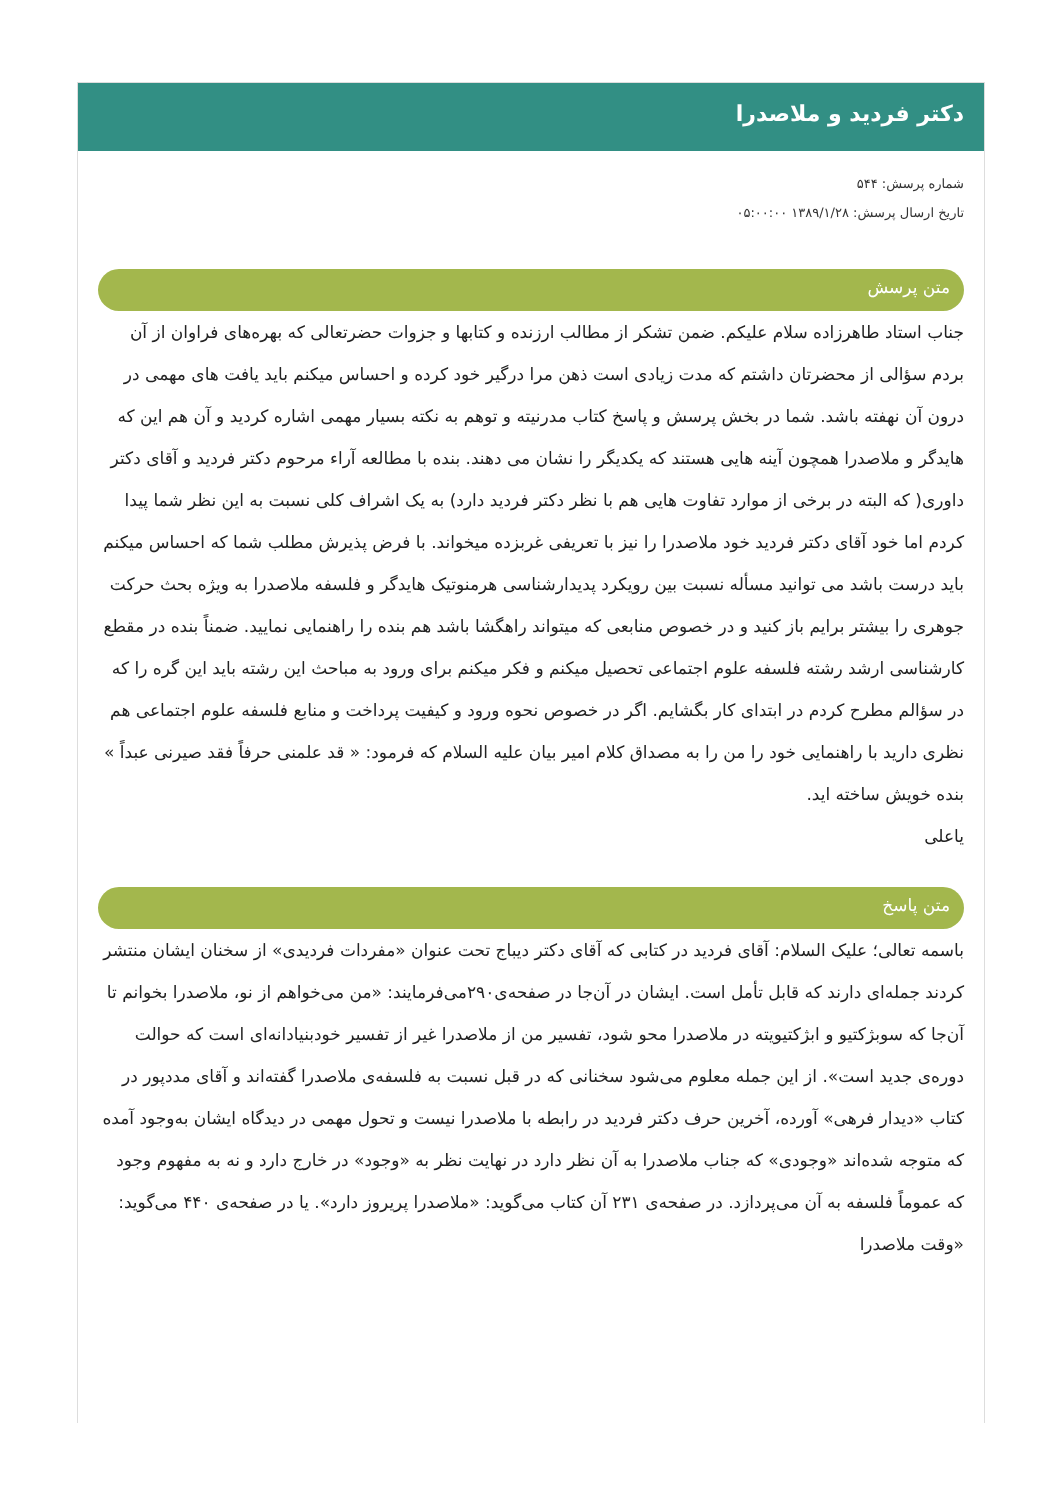دکتر فردید و ملاصدرا
شماره پرسش: ۵۴۴
تاریخ ارسال پرسش: ۱۳۸۹/۱/۲۸ ۰۵:۰۰:۰۰
متن پرسش
جناب استاد طاهرزاده سلام علیکم. ضمن تشکر از مطالب ارزنده و کتابها و جزوات حضرتعالی که بهره‌های فراوان از آن بردم سؤالی از محضرتان داشتم که مدت زیادی است ذهن مرا درگیر خود کرده و احساس میکنم باید یافت های مهمی در درون آن نهفته باشد. شما در بخش پرسش و پاسخ کتاب مدرنیته و توهم به نکته بسیار مهمی اشاره کردید و آن هم این که هایدگر و ملاصدرا همچون آینه هایی هستند که یکدیگر را نشان می دهند. بنده با مطالعه آراء مرحوم دکتر فردید و آقای دکتر داوری( که البته در برخی از موارد تفاوت هایی هم با نظر دکتر فردید دارد) به یک اشراف کلی نسبت به این نظر شما پیدا کردم اما خود آقای دکتر فردید خود ملاصدرا را نیز با تعریفی غربزده میخواند. با فرض پذیرش مطلب شما که احساس میکنم باید درست باشد می توانید مسأله نسبت بین رویکرد پدیدارشناسی هرمنوتیک هایدگر و فلسفه ملاصدرا به ویژه بحث حرکت جوهری را بیشتر برایم باز کنید و در خصوص منابعی که میتواند راهگشا باشد هم بنده را راهنمایی نمایید. ضمناً بنده در مقطع کارشناسی ارشد رشته فلسفه علوم اجتماعی تحصیل میکنم و فکر میکنم برای ورود به مباحث این رشته باید این گره را که در سؤالم مطرح کردم در ابتدای کار بگشایم. اگر در خصوص نحوه ورود و کیفیت پرداخت و منابع فلسفه علوم اجتماعی هم نظری دارید با راهنمایی خود را من را به مصداق کلام امیر بیان علیه السلام که فرمود: « قد علمنی حرفاً فقد صیرنی عبداً » بنده خویش ساخته اید.
یاعلی
متن پاسخ
باسمه تعالی؛ علیک السلام: آقای فردید در کتابی که آقای دکتر دیباج تحت عنوان «مفردات فردیدی» از سخنان ایشان منتشر کردند جمله‌ای دارند که قابل تأمل است. ایشان در آن‌جا در صفحه‌ی۲۹۰می‌فرمایند: «من می‌خواهم از نو، ملاصدرا بخوانم تا آن‌جا که سوبژکتیو و ابژکتیویته در ملاصدرا محو شود، تفسیر من از ملاصدرا غیر از تفسیر خودبنیادانه‌ای است که حوالت دوره‌ی جدید است». از این جمله معلوم می‌شود سخنانی که در قبل نسبت به فلسفه‌ی ملاصدرا گفته‌اند و آقای مددپور در کتاب «دیدار فرهی» آورده، آخرین حرف دکتر فردید در رابطه با ملاصدرا نیست و تحول مهمی در دیدگاه ایشان به‌وجود آمده که متوجه شده‌اند «وجودی» که جناب ملاصدرا به آن نظر دارد در نهایت نظر به «وجود» در خارج دارد و نه به مفهوم وجود که عموماً فلسفه به آن می‌پردازد. در صفحه‌ی ۲۳۱ آن کتاب می‌گوید: «ملاصدرا پریروز دارد». یا در صفحه‌ی ۴۴۰ می‌گوید: «وقت ملاصدرا